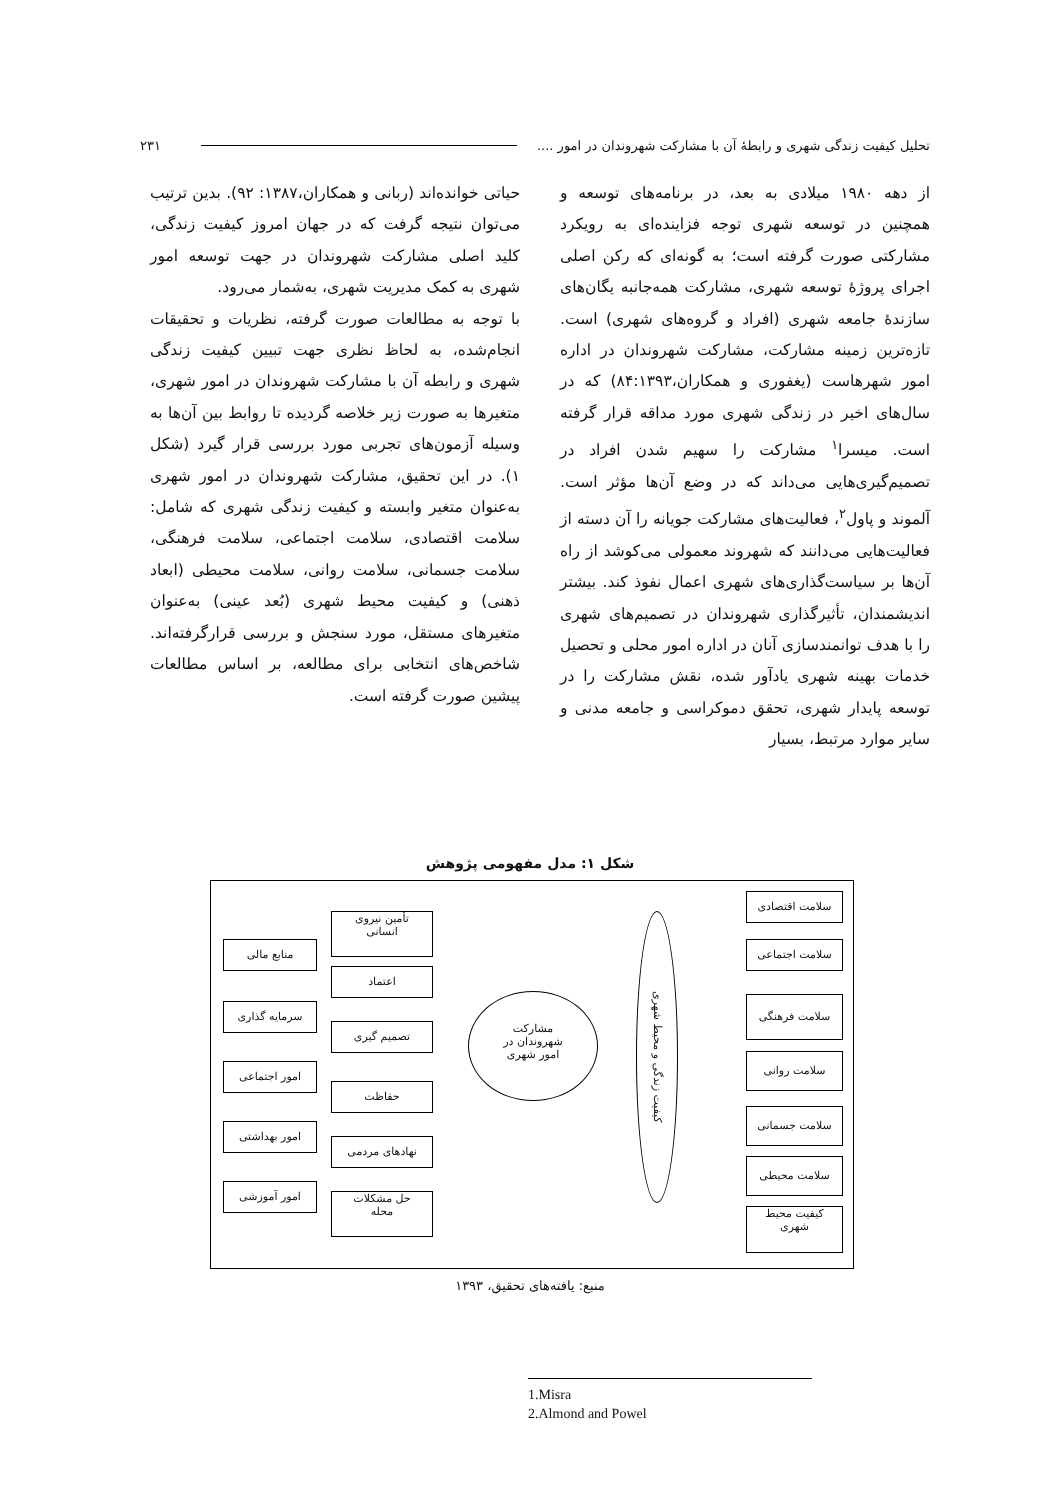تحلیل کیفیت زندگی شهری و رابطهٔ آن با مشارکت شهروندان در امور .... ۲۳۱
از دهه ۱۹۸۰ میلادی به بعد، در برنامه‌های توسعه و همچنین در توسعه شهری توجه فزاینده‌ای به رویکرد مشارکتی صورت گرفته است؛ به گونه‌ای که رکن اصلی اجرای پروژهٔ توسعه شهری، مشارکت همه‌جانبه یگان‌های سازندهٔ جامعه شهری (افراد و گروه‌های شهری) است. تازه‌ترین زمینه مشارکت، مشارکت شهروندان در اداره امور شهرهاست (یغفوری و همکاران،۸۴:۱۳۹۳) که در سال‌های اخیر در زندگی شهری مورد مداقه قرار گرفته است. میسرا<sup>۱</sup> مشارکت را سهیم شدن افراد در تصمیم‌گیری‌هایی می‌داند که در وضع آن‌ها مؤثر است. آلموند و پاول<sup>۲</sup>، فعالیت‌های مشارکت جویانه را آن دسته از فعالیت‌هایی می‌دانند که شهروند معمولی می‌کوشد از راه آن‌ها بر سیاست‌گذاری‌های شهری اعمال نفوذ کند. بیشتر اندیشمندان، تأثیرگذاری شهروندان در تصمیم‌های شهری را با هدف توانمندسازی آنان در اداره امور محلی و تحصیل خدمات بهینه شهری یادآور شده، نقش مشارکت را در توسعه پایدار شهری، تحقق دموکراسی و جامعه مدنی و سایر موارد مرتبط، بسیار
حیاتی خوانده‌اند (ربانی و همکاران،۱۳۸۷: ۹۲). بدین ترتیب می‌توان نتیجه گرفت که در جهان امروز کیفیت زندگی، کلید اصلی مشارکت شهروندان در جهت توسعه امور شهری به کمک مدیریت شهری، به‌شمار می‌رود.
با توجه به مطالعات صورت گرفته، نظریات و تحقیقات انجام‌شده، به لحاظ نظری جهت تبیین کیفیت زندگی شهری و رابطه آن با مشارکت شهروندان در امور شهری، متغیرها به صورت زیر خلاصه گردیده تا روابط بین آن‌ها به وسیله آزمون‌های تجربی مورد بررسی قرار گیرد (شکل ۱). در این تحقیق، مشارکت شهروندان در امور شهری به‌عنوان متغیر وابسته و کیفیت زندگی شهری که شامل: سلامت اقتصادی، سلامت اجتماعی، سلامت فرهنگی، سلامت جسمانی، سلامت روانی، سلامت محیطی (ابعاد ذهنی) و کیفیت محیط شهری (بُعد عینی) به‌عنوان متغیرهای مستقل، مورد سنجش و بررسی قرارگرفته‌اند. شاخص‌های انتخابی برای مطالعه، بر اساس مطالعات پیشین صورت گرفته است.
شکل ۱: مدل مفهومی پژوهش
سلامت اقتصادی
سلامت اجتماعی
سلامت فرهنگی
سلامت روانی
سلامت جسمانی
سلامت محیطی
کیفیت محیط
شهری
کیفیت زندگی و محیط شهری
مشارکت
شهروندان در
امور شهری
تأمین نیروی
انسانی
اعتماد
تصمیم گیری
حفاظت
نهادهای مردمی
حل مشکلات
محله
منابع مالی
سرمایه گذاری
امور اجتماعی
امور بهداشتی
امور آموزشی
منبع: یافته‌های تحقیق، ۱۳۹۳
1.Misra
2.Almond and Powel